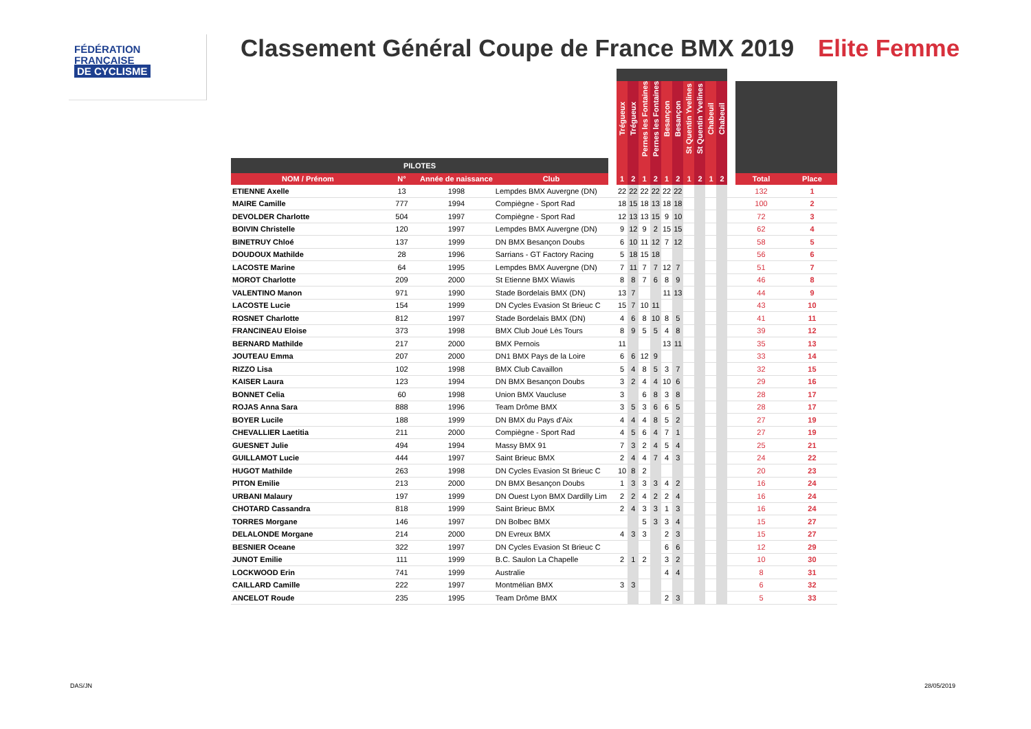FÉDÉRATION
FRANÇAISE
DE CYCLISME
Classement Général Coupe de France BMX 2019
Elite Femme
| | | | | | Trégueux | Trégueux | Pernes les Fontaines | Pernes les Fontaines | Besançon | Besançon | St Quentin Yvelines | St Quentin Yvelines | Chabeuil | Chabeuil | | | |
| --- | --- | --- | --- | --- | --- | --- | --- | --- | --- | --- | --- | --- | --- | --- | --- | --- | --- |
| PILOTES | | | | | | | | | | | | | | | | | |
| NOM / Prénom | N° | Année de naissance | Club | | 1 | 2 | 1 | 2 | 1 | 2 | 1 | 2 | 1 | 2 | | Total | Place |
| ETIENNE Axelle | 13 | 1998 | Lempdes BMX Auvergne (DN) | | 22 | 22 | 22 | 22 | 22 | 22 | | | | | | 132 | 1 |
| MAIRE Camille | 777 | 1994 | Compiègne - Sport Rad | | 18 | 15 | 18 | 13 | 18 | 18 | | | | | | 100 | 2 |
| DEVOLDER Charlotte | 504 | 1997 | Compiègne - Sport Rad | | 12 | 13 | 13 | 15 | 9 | 10 | | | | | | 72 | 3 |
| BOIVIN Christelle | 120 | 1997 | Lempdes BMX Auvergne (DN) | | 9 | 12 | 9 | 2 | 15 | 15 | | | | | | 62 | 4 |
| BINETRUY Chloé | 137 | 1999 | DN BMX Besançon Doubs | | 6 | 10 | 11 | 12 | 7 | 12 | | | | | | 58 | 5 |
| DOUDOUX Mathilde | 28 | 1996 | Sarrians - GT Factory Racing | | 5 | 18 | 15 | 18 | | | | | | | | 56 | 6 |
| LACOSTE Marine | 64 | 1995 | Lempdes BMX Auvergne (DN) | | 7 | 11 | 7 | 7 | 12 | 7 | | | | | | 51 | 7 |
| MOROT Charlotte | 209 | 2000 | St Etienne BMX Wiawis | | 8 | 8 | 7 | 6 | 8 | 9 | | | | | | 46 | 8 |
| VALENTINO Manon | 971 | 1990 | Stade Bordelais BMX (DN) | | 13 | 7 | | | 11 | 13 | | | | | | 44 | 9 |
| LACOSTE Lucie | 154 | 1999 | DN Cycles Evasion St Brieuc C | | 15 | 7 | 10 | 11 | | | | | | | | 43 | 10 |
| ROSNET Charlotte | 812 | 1997 | Stade Bordelais BMX (DN) | | 4 | 6 | 8 | 10 | 8 | 5 | | | | | | 41 | 11 |
| FRANCINEAU Eloise | 373 | 1998 | BMX Club Joué Lès Tours | | 8 | 9 | 5 | 5 | 4 | 8 | | | | | | 39 | 12 |
| BERNARD Mathilde | 217 | 2000 | BMX Pernois | | 11 | | | | 13 | 11 | | | | | | 35 | 13 |
| JOUTEAU Emma | 207 | 2000 | DN1 BMX Pays de la Loire | | 6 | 6 | 12 | 9 | | | | | | | | 33 | 14 |
| RIZZO Lisa | 102 | 1998 | BMX Club Cavaillon | | 5 | 4 | 8 | 5 | 3 | 7 | | | | | | 32 | 15 |
| KAISER Laura | 123 | 1994 | DN BMX Besançon Doubs | | 3 | 2 | 4 | 4 | 10 | 6 | | | | | | 29 | 16 |
| BONNET Celia | 60 | 1998 | Union BMX Vaucluse | | 3 | | 6 | 8 | 3 | 8 | | | | | | 28 | 17 |
| ROJAS Anna Sara | 888 | 1996 | Team Drôme BMX | | 3 | 5 | 3 | 6 | 6 | 5 | | | | | | 28 | 17 |
| BOYER Lucile | 188 | 1999 | DN BMX du Pays d'Aix | | 4 | 4 | 4 | 8 | 5 | 2 | | | | | | 27 | 19 |
| CHEVALLIER Laetitia | 211 | 2000 | Compiègne - Sport Rad | | 4 | 5 | 6 | 4 | 7 | 1 | | | | | | 27 | 19 |
| GUESNET Julie | 494 | 1994 | Massy BMX 91 | | 7 | 3 | 2 | 4 | 5 | 4 | | | | | | 25 | 21 |
| GUILLAMOT Lucie | 444 | 1997 | Saint Brieuc BMX | | 2 | 4 | 4 | 7 | 4 | 3 | | | | | | 24 | 22 |
| HUGOT Mathilde | 263 | 1998 | DN Cycles Evasion St Brieuc C | | 10 | 8 | 2 | | | | | | | | | 20 | 23 |
| PITON Emilie | 213 | 2000 | DN BMX Besançon Doubs | | 1 | 3 | 3 | 3 | 4 | 2 | | | | | | 16 | 24 |
| URBANI Malaury | 197 | 1999 | DN Ouest Lyon BMX Dardilly Lim | | 2 | 2 | 4 | 2 | 2 | 4 | | | | | | 16 | 24 |
| CHOTARD Cassandra | 818 | 1999 | Saint Brieuc BMX | | 2 | 4 | 3 | 3 | 1 | 3 | | | | | | 16 | 24 |
| TORRES Morgane | 146 | 1997 | DN Bolbec BMX | | | | 5 | 3 | 3 | 4 | | | | | | 15 | 27 |
| DELALONDE Morgane | 214 | 2000 | DN Evreux BMX | | 4 | 3 | 3 | | 2 | 3 | | | | | | 15 | 27 |
| BESNIER Oceane | 322 | 1997 | DN Cycles Evasion St Brieuc C | | | | | | 6 | 6 | | | | | | 12 | 29 |
| JUNOT Emilie | 111 | 1999 | B.C. Saulon La Chapelle | | 2 | 1 | 2 | | 3 | 2 | | | | | | 10 | 30 |
| LOCKWOOD Erin | 741 | 1999 | Australie | | | | | | 4 | 4 | | | | | | 8 | 31 |
| CAILLARD Camille | 222 | 1997 | Montmélian BMX | | 3 | 3 | | | | | | | | | | 6 | 32 |
| ANCELOT Roude | 235 | 1995 | Team Drôme BMX | | | | | | 2 | 3 | | | | | | 5 | 33 |
DAS/JN 28/05/2019